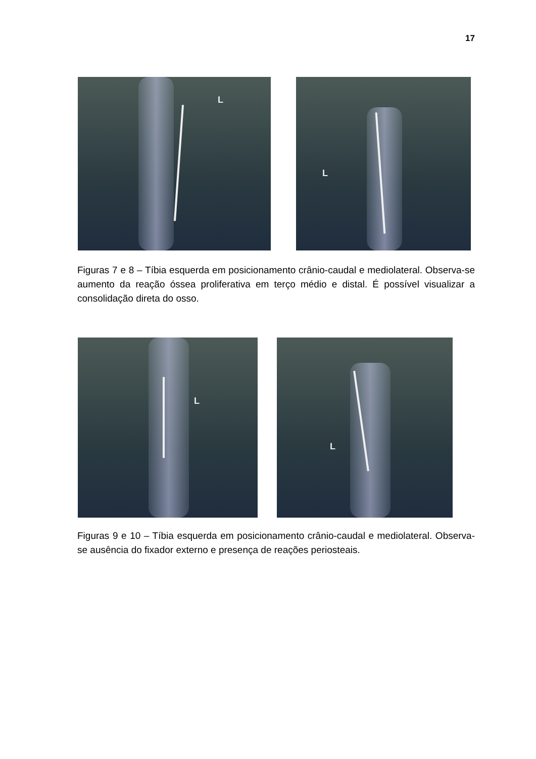17
L
L
Figuras 7 e 8 – Tíbia esquerda em posicionamento crânio-caudal e mediolateral. Observa-se aumento da reação óssea proliferativa em terço médio e distal. É possível visualizar a consolidação direta do osso.
L
L
Figuras 9 e 10 – Tíbia esquerda em posicionamento crânio-caudal e mediolateral. Observa-se ausência do fixador externo e presença de reações periosteais.